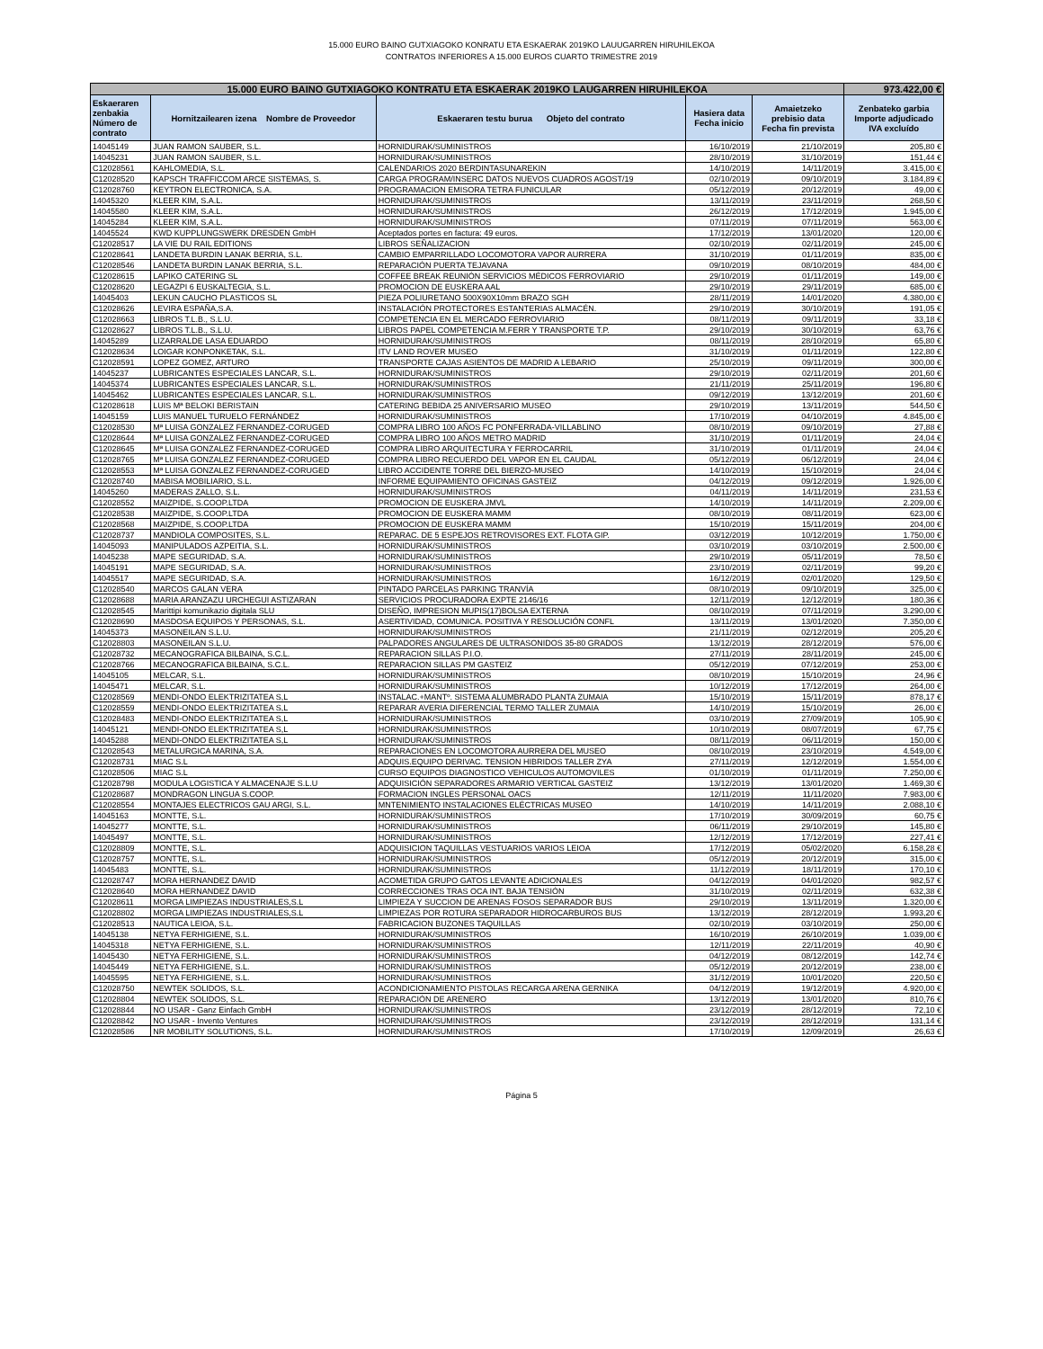15.000 EURO BAINO GUTXIAGOKO KONRATU ETA ESKAERAK 2019KO LAUUGARREN HIRUHILEKOA
CONTRATOS INFERIORES A 15.000 EUROS CUARTO TRIMESTRE 2019
| 15.000 EURO BAINO GUTXIAGOKO KONTRATU ETA ESKAERAK 2019KO LAUGARREN HIRUHILEKOA | | | | | 973.422,00 € |
| --- | --- | --- | --- | --- | --- |
| Eskaeraren zenbakia Número de contrato | Hornitzailearen izena Nombre de Proveedor | Eskaeraren testu burua Objeto del contrato | Hasiera data Fecha inicio | Amaietzeko prebisio data Fecha fin prevista | Zenbateko garbia Importe adjudicado IVA excluído |
| 14045149 | JUAN RAMON SAUBER, S.L. | HORNIDURAK/SUMINISTROS | 16/10/2019 | 21/10/2019 | 205,80 € |
| 14045231 | JUAN RAMON SAUBER, S.L. | HORNIDURAK/SUMINISTROS | 28/10/2019 | 31/10/2019 | 151,44 € |
| C12028561 | KAHLOMEDIA, S.L. | CALENDARIOS 2020 BERDINTASUNAREKIN | 14/10/2019 | 14/11/2019 | 3.415,00 € |
| C12028520 | KAPSCH TRAFFICCOM ARCE SISTEMAS, S. | CARGA PROGRAM/INSERC DATOS NUEVOS CUADROS AGOST/19 | 02/10/2019 | 09/10/2019 | 3.184,89 € |
| C12028760 | KEYTRON ELECTRONICA, S.A. | PROGRAMACION EMISORA TETRA FUNICULAR | 05/12/2019 | 20/12/2019 | 49,00 € |
| 14045320 | KLEER KIM, S.A.L. | HORNIDURAK/SUMINISTROS | 13/11/2019 | 23/11/2019 | 268,50 € |
| 14045580 | KLEER KIM, S.A.L. | HORNIDURAK/SUMINISTROS | 26/12/2019 | 17/12/2019 | 1.945,00 € |
| 14045284 | KLEER KIM, S.A.L. | HORNIDURAK/SUMINISTROS | 07/11/2019 | 07/11/2019 | 563,00 € |
| 14045524 | KWD KUPPLUNGSWERK DRESDEN GmbH | Aceptados portes en factura: 49 euros. | 17/12/2019 | 13/01/2020 | 120,00 € |
| C12028517 | LA VIE DU RAIL EDITIONS | LIBROS SEÑALIZACION | 02/10/2019 | 02/11/2019 | 245,00 € |
| C12028641 | LANDETA BURDIN LANAK BERRIA, S.L. | CAMBIO EMPARRILLADO LOCOMOTORA VAPOR AURRERA | 31/10/2019 | 01/11/2019 | 835,00 € |
| C12028546 | LANDETA BURDIN LANAK BERRIA, S.L. | REPARACIÓN PUERTA TEJAVANA | 09/10/2019 | 08/10/2019 | 484,00 € |
| C12028615 | LAPIKO CATERING SL | COFFEE BREAK REUNIÓN SERVICIOS MÉDICOS FERROVIARIO | 29/10/2019 | 01/11/2019 | 149,00 € |
| C12028620 | LEGAZPI 6 EUSKALTEGIA, S.L. | PROMOCION DE EUSKERA AAL | 29/10/2019 | 29/11/2019 | 685,00 € |
| 14045403 | LEKUN CAUCHO PLASTICOS SL | PIEZA POLIURETANO 500X90X10mm BRAZO SGH | 28/11/2019 | 14/01/2020 | 4.380,00 € |
| C12028626 | LEVIRA ESPAÑA,S.A. | INSTALACIÓN PROTECTORES ESTANTERIAS ALMACÉN. | 29/10/2019 | 30/10/2019 | 191,05 € |
| C12028663 | LIBROS T.L.B., S.L.U. | COMPETENCIA EN EL MERCADO FERROVIARIO | 08/11/2019 | 09/11/2019 | 33,18 € |
| C12028627 | LIBROS T.L.B., S.L.U. | LIBROS PAPEL COMPETENCIA M.FERR Y TRANSPORTE T.P. | 29/10/2019 | 30/10/2019 | 63,76 € |
| 14045289 | LIZARRALDE LASA EDUARDO | HORNIDURAK/SUMINISTROS | 08/11/2019 | 28/10/2019 | 65,80 € |
| C12028634 | LOIGAR KONPONKETAK, S.L. | ITV LAND ROVER MUSEO | 31/10/2019 | 01/11/2019 | 122,80 € |
| C12028591 | LOPEZ GOMEZ, ARTURO | TRANSPORTE CAJAS ASIENTOS DE MADRID A LEBARIO | 25/10/2019 | 09/11/2019 | 300,00 € |
| 14045237 | LUBRICANTES ESPECIALES LANCAR, S.L. | HORNIDURAK/SUMINISTROS | 29/10/2019 | 02/11/2019 | 201,60 € |
| 14045374 | LUBRICANTES ESPECIALES LANCAR, S.L. | HORNIDURAK/SUMINISTROS | 21/11/2019 | 25/11/2019 | 196,80 € |
| 14045462 | LUBRICANTES ESPECIALES LANCAR, S.L. | HORNIDURAK/SUMINISTROS | 09/12/2019 | 13/12/2019 | 201,60 € |
| C12028618 | LUIS Mª BELOKI BERISTAIN | CATERING BEBIDA 25 ANIVERSARIO MUSEO | 29/10/2019 | 13/11/2019 | 544,50 € |
| 14045159 | LUIS MANUEL TURUELO FERNÁNDEZ | HORNIDURAK/SUMINISTROS | 17/10/2019 | 04/10/2019 | 4.845,00 € |
| C12028530 | Mª LUISA GONZALEZ FERNANDEZ-CORUGED | COMPRA LIBRO 100 AÑOS FC PONFERRADA-VILLABLINO | 08/10/2019 | 09/10/2019 | 27,88 € |
| C12028644 | Mª LUISA GONZALEZ FERNANDEZ-CORUGED | COMPRA LIBRO 100 AÑOS METRO MADRID | 31/10/2019 | 01/11/2019 | 24,04 € |
| C12028645 | Mª LUISA GONZALEZ FERNANDEZ-CORUGED | COMPRA LIBRO ARQUITECTURA Y FERROCARRIL | 31/10/2019 | 01/11/2019 | 24,04 € |
| C12028765 | Mª LUISA GONZALEZ FERNANDEZ-CORUGED | COMPRA LIBRO RECUERDO DEL VAPOR EN EL CAUDAL | 05/12/2019 | 06/12/2019 | 24,04 € |
| C12028553 | Mª LUISA GONZALEZ FERNANDEZ-CORUGED | LIBRO ACCIDENTE TORRE DEL BIERZO-MUSEO | 14/10/2019 | 15/10/2019 | 24,04 € |
| C12028740 | MABISA MOBILIARIO, S.L. | INFORME EQUIPAMIENTO OFICINAS GASTEIZ | 04/12/2019 | 09/12/2019 | 1.926,00 € |
| 14045260 | MADERAS ZALLO, S.L. | HORNIDURAK/SUMINISTROS | 04/11/2019 | 14/11/2019 | 231,53 € |
| C12028552 | MAIZPIDE, S.COOP.LTDA | PROMOCION DE EUSKERA JMVL | 14/10/2019 | 14/11/2019 | 2.209,00 € |
| C12028538 | MAIZPIDE, S.COOP.LTDA | PROMOCION DE EUSKERA MAMM | 08/10/2019 | 08/11/2019 | 623,00 € |
| C12028568 | MAIZPIDE, S.COOP.LTDA | PROMOCION DE EUSKERA MAMM | 15/10/2019 | 15/11/2019 | 204,00 € |
| C12028737 | MANDIOLA COMPOSITES, S.L. | REPARAC. DE 5 ESPEJOS RETROVISORES EXT. FLOTA GIP. | 03/12/2019 | 10/12/2019 | 1.750,00 € |
| 14045093 | MANIPULADOS AZPEITIA, S.L. | HORNIDURAK/SUMINISTROS | 03/10/2019 | 03/10/2019 | 2.500,00 € |
| 14045238 | MAPE SEGURIDAD, S.A. | HORNIDURAK/SUMINISTROS | 29/10/2019 | 05/11/2019 | 78,50 € |
| 14045191 | MAPE SEGURIDAD, S.A. | HORNIDURAK/SUMINISTROS | 23/10/2019 | 02/11/2019 | 99,20 € |
| 14045517 | MAPE SEGURIDAD, S.A. | HORNIDURAK/SUMINISTROS | 16/12/2019 | 02/01/2020 | 129,50 € |
| C12028540 | MARCOS GALAN VERA | PINTADO PARCELAS PARKING TRANVÍA | 08/10/2019 | 09/10/2019 | 325,00 € |
| C12028688 | MARIA ARANZAZU URCHEGUI ASTIZARAN | SERVICIOS PROCURADORA EXPTE 2146/16 | 12/11/2019 | 12/12/2019 | 180,36 € |
| C12028545 | Marittipi komunikazio digitala SLU | DISEÑO, IMPRESION MUPIS(17)BOLSA EXTERNA | 08/10/2019 | 07/11/2019 | 3.290,00 € |
| C12028690 | MASDOSA EQUIPOS Y PERSONAS, S.L. | ASERTIVIDAD, COMUNICA. POSITIVA Y RESOLUCIÓN CONFL | 13/11/2019 | 13/01/2020 | 7.350,00 € |
| 14045373 | MASONEILAN S.L.U. | HORNIDURAK/SUMINISTROS | 21/11/2019 | 02/12/2019 | 205,20 € |
| C12028803 | MASONEILAN S.L.U. | PALPADORES ANGULARES DE ULTRASONIDOS 35-80 GRADOS | 13/12/2019 | 28/12/2019 | 576,00 € |
| C12028732 | MECANOGRAFICA BILBAINA, S.C.L. | REPARACION SILLAS P.I.O. | 27/11/2019 | 28/11/2019 | 245,00 € |
| C12028766 | MECANOGRAFICA BILBAINA, S.C.L. | REPARACION SILLAS PM GASTEIZ | 05/12/2019 | 07/12/2019 | 253,00 € |
| 14045105 | MELCAR, S.L. | HORNIDURAK/SUMINISTROS | 08/10/2019 | 15/10/2019 | 24,96 € |
| 14045471 | MELCAR, S.L. | HORNIDURAK/SUMINISTROS | 10/12/2019 | 17/12/2019 | 264,00 € |
| C12028569 | MENDI-ONDO ELEKTRIZITATEA S,L | INSTALAC.+MANTº. SISTEMA ALUMBRADO PLANTA ZUMAIA | 15/10/2019 | 15/11/2019 | 878,17 € |
| C12028559 | MENDI-ONDO ELEKTRIZITATEA S,L | REPARAR AVERIA DIFERENCIAL TERMO TALLER ZUMAIA | 14/10/2019 | 15/10/2019 | 26,00 € |
| C12028483 | MENDI-ONDO ELEKTRIZITATEA S,L | HORNIDURAK/SUMINISTROS | 03/10/2019 | 27/09/2019 | 105,90 € |
| 14045121 | MENDI-ONDO ELEKTRIZITATEA S,L | HORNIDURAK/SUMINISTROS | 10/10/2019 | 08/07/2019 | 67,75 € |
| 14045288 | MENDI-ONDO ELEKTRIZITATEA S,L | HORNIDURAK/SUMINISTROS | 08/11/2019 | 06/11/2019 | 150,00 € |
| C12028543 | METALURGICA MARINA, S.A. | REPARACIONES EN LOCOMOTORA AURRERA DEL MUSEO | 08/10/2019 | 23/10/2019 | 4.549,00 € |
| C12028731 | MIAC S.L | ADQUIS.EQUIPO DERIVAC. TENSION HIBRIDOS TALLER ZYA | 27/11/2019 | 12/12/2019 | 1.554,00 € |
| C12028506 | MIAC S.L | CURSO EQUIPOS DIAGNOSTICO VEHICULOS AUTOMOVILES | 01/10/2019 | 01/11/2019 | 7.250,00 € |
| C12028798 | MODULA LOGISTICA Y ALMACENAJE S.L.U | ADQUISICIÓN SEPARADORES ARMARIO VERTICAL GASTEIZ | 13/12/2019 | 13/01/2020 | 1.469,30 € |
| C12028687 | MONDRAGON LINGUA S.COOP. | FORMACION INGLES PERSONAL OACS | 12/11/2019 | 11/11/2020 | 7.983,00 € |
| C12028554 | MONTAJES ELECTRICOS GAU ARGI, S.L. | MNTENIMIENTO INSTALACIONES ELÉCTRICAS MUSEO | 14/10/2019 | 14/11/2019 | 2.088,10 € |
| 14045163 | MONTTE, S.L. | HORNIDURAK/SUMINISTROS | 17/10/2019 | 30/09/2019 | 60,75 € |
| 14045277 | MONTTE, S.L. | HORNIDURAK/SUMINISTROS | 06/11/2019 | 29/10/2019 | 145,80 € |
| 14045497 | MONTTE, S.L. | HORNIDURAK/SUMINISTROS | 12/12/2019 | 17/12/2019 | 227,41 € |
| C12028809 | MONTTE, S.L. | ADQUISICION TAQUILLAS VESTUARIOS VARIOS LEIOA | 17/12/2019 | 05/02/2020 | 6.158,28 € |
| C12028757 | MONTTE, S.L. | HORNIDURAK/SUMINISTROS | 05/12/2019 | 20/12/2019 | 315,00 € |
| 14045483 | MONTTE, S.L. | HORNIDURAK/SUMINISTROS | 11/12/2019 | 18/11/2019 | 170,10 € |
| C12028747 | MORA HERNANDEZ DAVID | ACOMETIDA GRUPO GATOS LEVANTE ADICIONALES | 04/12/2019 | 04/01/2020 | 982,57 € |
| C12028640 | MORA HERNANDEZ DAVID | CORRECCIONES TRAS OCA INT. BAJA TENSIÓN | 31/10/2019 | 02/11/2019 | 632,38 € |
| C12028611 | MORGA LIMPIEZAS INDUSTRIALES,S.L | LIMPIEZA Y SUCCION DE ARENAS FOSOS SEPARADOR BUS | 29/10/2019 | 13/11/2019 | 1.320,00 € |
| C12028802 | MORGA LIMPIEZAS INDUSTRIALES,S.L | LIMPIEZAS POR ROTURA SEPARADOR HIDROCARBUROS BUS | 13/12/2019 | 28/12/2019 | 1.993,20 € |
| C12028513 | NAUTICA LEIOA, S.L. | FABRICACION BUZONES TAQUILLAS | 02/10/2019 | 03/10/2019 | 250,00 € |
| 14045138 | NETYA FERHIGIENE, S.L. | HORNIDURAK/SUMINISTROS | 16/10/2019 | 26/10/2019 | 1.039,00 € |
| 14045318 | NETYA FERHIGIENE, S.L. | HORNIDURAK/SUMINISTROS | 12/11/2019 | 22/11/2019 | 40,90 € |
| 14045430 | NETYA FERHIGIENE, S.L. | HORNIDURAK/SUMINISTROS | 04/12/2019 | 08/12/2019 | 142,74 € |
| 14045449 | NETYA FERHIGIENE, S.L. | HORNIDURAK/SUMINISTROS | 05/12/2019 | 20/12/2019 | 238,00 € |
| 14045595 | NETYA FERHIGIENE, S.L. | HORNIDURAK/SUMINISTROS | 31/12/2019 | 10/01/2020 | 220,50 € |
| C12028750 | NEWTEK SOLIDOS, S.L. | ACONDICIONAMIENTO PISTOLAS RECARGA ARENA GERNIKA | 04/12/2019 | 19/12/2019 | 4.920,00 € |
| C12028804 | NEWTEK SOLIDOS, S.L. | REPARACIÓN DE ARENERO | 13/12/2019 | 13/01/2020 | 810,76 € |
| C12028844 | NO USAR - Ganz Einfach GmbH | HORNIDURAK/SUMINISTROS | 23/12/2019 | 28/12/2019 | 72,10 € |
| C12028842 | NO USAR - Invento Ventures | HORNIDURAK/SUMINISTROS | 23/12/2019 | 28/12/2019 | 131,14 € |
| C12028586 | NR MOBILITY SOLUTIONS, S.L. | HORNIDURAK/SUMINISTROS | 17/10/2019 | 12/09/2019 | 26,63 € |
Página 5